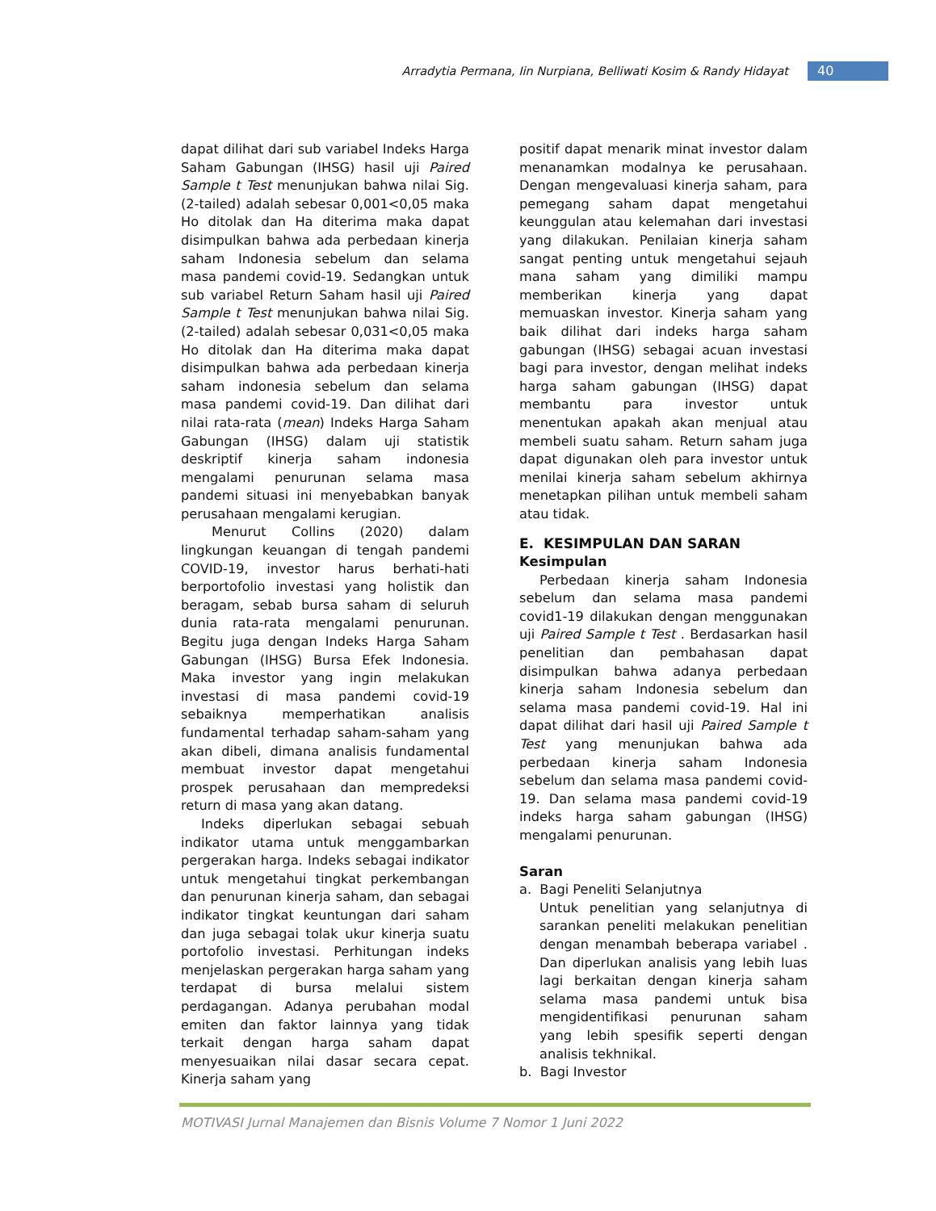Arradytia Permana, Iin Nurpiana, Belliwati Kosim & Randy Hidayat 40
dapat dilihat dari sub variabel Indeks Harga Saham Gabungan (IHSG) hasil uji Paired Sample t Test menunjukan bahwa nilai Sig. (2-tailed) adalah sebesar 0,001<0,05 maka Ho ditolak dan Ha diterima maka dapat disimpulkan bahwa ada perbedaan kinerja saham Indonesia sebelum dan selama masa pandemi covid-19. Sedangkan untuk sub variabel Return Saham hasil uji Paired Sample t Test menunjukan bahwa nilai Sig. (2-tailed) adalah sebesar 0,031<0,05 maka Ho ditolak dan Ha diterima maka dapat disimpulkan bahwa ada perbedaan kinerja saham indonesia sebelum dan selama masa pandemi covid-19. Dan dilihat dari nilai rata-rata (mean) Indeks Harga Saham Gabungan (IHSG) dalam uji statistik deskriptif kinerja saham indonesia mengalami penurunan selama masa pandemi situasi ini menyebabkan banyak perusahaan mengalami kerugian.
Menurut Collins (2020) dalam lingkungan keuangan di tengah pandemi COVID-19, investor harus berhati-hati berportofolio investasi yang holistik dan beragam, sebab bursa saham di seluruh dunia rata-rata mengalami penurunan. Begitu juga dengan Indeks Harga Saham Gabungan (IHSG) Bursa Efek Indonesia. Maka investor yang ingin melakukan investasi di masa pandemi covid-19 sebaiknya memperhatikan analisis fundamental terhadap saham-saham yang akan dibeli, dimana analisis fundamental membuat investor dapat mengetahui prospek perusahaan dan mempredeksi return di masa yang akan datang.
Indeks diperlukan sebagai sebuah indikator utama untuk menggambarkan pergerakan harga. Indeks sebagai indikator untuk mengetahui tingkat perkembangan dan penurunan kinerja saham, dan sebagai indikator tingkat keuntungan dari saham dan juga sebagai tolak ukur kinerja suatu portofolio investasi. Perhitungan indeks menjelaskan pergerakan harga saham yang terdapat di bursa melalui sistem perdagangan. Adanya perubahan modal emiten dan faktor lainnya yang tidak terkait dengan harga saham dapat menyesuaikan nilai dasar secara cepat. Kinerja saham yang
positif dapat menarik minat investor dalam menanamkan modalnya ke perusahaan. Dengan mengevaluasi kinerja saham, para pemegang saham dapat mengetahui keunggulan atau kelemahan dari investasi yang dilakukan. Penilaian kinerja saham sangat penting untuk mengetahui sejauh mana saham yang dimiliki mampu memberikan kinerja yang dapat memuaskan investor. Kinerja saham yang baik dilihat dari indeks harga saham gabungan (IHSG) sebagai acuan investasi bagi para investor, dengan melihat indeks harga saham gabungan (IHSG) dapat membantu para investor untuk menentukan apakah akan menjual atau membeli suatu saham. Return saham juga dapat digunakan oleh para investor untuk menilai kinerja saham sebelum akhirnya menetapkan pilihan untuk membeli saham atau tidak.
E. KESIMPULAN DAN SARAN
Kesimpulan
Perbedaan kinerja saham Indonesia sebelum dan selama masa pandemi covid1-19 dilakukan dengan menggunakan uji Paired Sample t Test . Berdasarkan hasil penelitian dan pembahasan dapat disimpulkan bahwa adanya perbedaan kinerja saham Indonesia sebelum dan selama masa pandemi covid-19. Hal ini dapat dilihat dari hasil uji Paired Sample t Test yang menunjukan bahwa ada perbedaan kinerja saham Indonesia sebelum dan selama masa pandemi covid-19. Dan selama masa pandemi covid-19 indeks harga saham gabungan (IHSG) mengalami penurunan.
Saran
a. Bagi Peneliti Selanjutnya
Untuk penelitian yang selanjutnya di sarankan peneliti melakukan penelitian dengan menambah beberapa variabel . Dan diperlukan analisis yang lebih luas lagi berkaitan dengan kinerja saham selama masa pandemi untuk bisa mengidentifikasi penurunan saham yang lebih spesifik seperti dengan analisis tekhnikal.
b. Bagi Investor
MOTIVASI Jurnal Manajemen dan Bisnis Volume 7 Nomor 1 Juni 2022